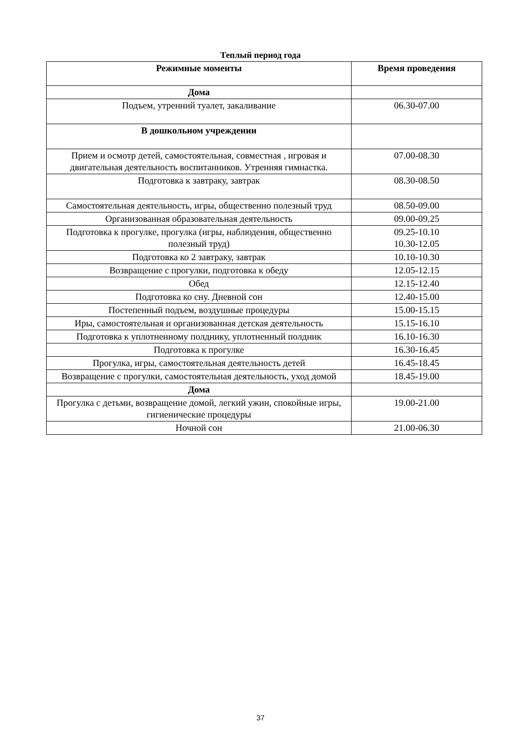Теплый период года
| Режимные моменты | Время проведения |
| --- | --- |
| Дома | |
| Подъем, утренний туалет, закаливание | 06.30-07.00 |
| В дошкольном учреждении | |
| Прием и осмотр детей, самостоятельная, совместная , игровая и двигательная деятельность воспитанников. Утренняя гимнастка. | 07.00-08.30 |
| Подготовка к завтраку, завтрак | 08.30-08.50 |
| Самостоятельная деятельность, игры, общественно полезный труд | 08.50-09.00 |
| Организованная образовательная деятельность | 09.00-09.25 |
| Подготовка к прогулке, прогулка (игры, наблюдения, общественно полезный труд) | 09.25-10.10 10.30-12.05 |
| Подготовка ко 2 завтраку, завтрак | 10.10-10.30 |
| Возвращение с прогулки, подготовка к обеду | 12.05-12.15 |
| Обед | 12.15-12.40 |
| Подготовка ко сну. Дневной сон | 12.40-15.00 |
| Постепенный подъем, воздушные процедуры | 15.00-15.15 |
| Иры, самостоятельная и организованная детская деятельность | 15.15-16.10 |
| Подготовка к уплотненному полднику, уплотненный полдник | 16.10-16.30 |
| Подготовка к прогулке | 16.30-16.45 |
| Прогулка, игры, самостоятельная деятельность детей | 16.45-18.45 |
| Возвращение с прогулки, самостоятельная деятельность, уход домой | 18.45-19.00 |
| Дома | |
| Прогулка с детьми, возвращение домой, легкий ужин, спокойные игры, гигиенические процедуры | 19.00-21.00 |
| Ночной сон | 21.00-06.30 |
37